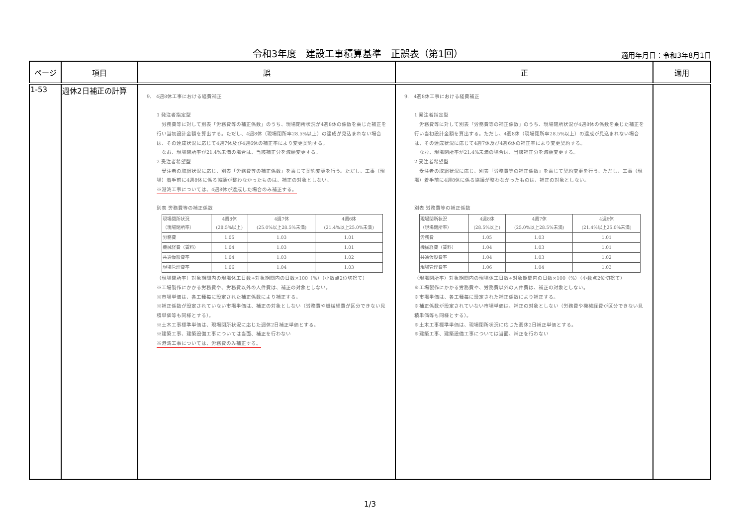令和3年度　建設工事積算基準　正誤表（第1回）
適用年月日：令和3年8月1日
| ページ | 項目 | 誤 | 正 | 適用 |
| --- | --- | --- | --- | --- |
| 1-53 | 週休2日補正の計算 | 9. 4週8休工事における経費補正 1 発注者指定型 労務費等に対して別表「労務費等の補正係数」のうち、現場閉所状況が4週8休の係数を乗じた補正を行い当初設計金額を算出する。ただし、4週8休（現場閉所率28.5%以上）の達成が見込まれない場合は、その達成状況に応じて4週7休及び4週6休の補正率により変更契約する。 なお、現場閉所率が21.4%未満の場合は、当該補正分を減額変更する。 2 受注者希望型 受注者の取組状況に応じ、別表「労務費等の補正係数」を乗じて契約変更を行う。ただし、工事（現場）着手前に4週8休に係る協議が整わなかったものは、補正の対象としない。 ※港湾工事については、4週8休が達成した場合のみ補正する。 別表 労務費等の補正係数 / 現場閉所状況 （現場閉所率） / 4週8休 (28.5%以上) / 4週7休 (25.0%以上28.5%未満) / 4週6休 (21.4%以上25.0%未満) / / 労務費 / 1.05 / 1.03 / 1.01 / / 機械経費（賃料） / 1.04 / 1.03 / 1.01 / / 共通仮設費率 / 1.04 / 1.03 / 1.02 / / 現場管理費率 / 1.06 / 1.04 / 1.03 / （現場閉所率）対象期間内の現場休工日数÷対象期間内の日数×100（%）（小数点2位切捨て） ※工場製作にかかる労務費や、労務費以外の人件費は、補正の対象としない。 ※市場単価は、各工種毎に設定された補正係数により補正する。 ※補正係数が設定されていない市場単価は、補正の対象としない（労務費や機械経費が区分できない見積単価等も同様とする）。 ※土木工事標準単価は、現場閉所状況に応じた週休2日補正単価とする。 ※建築工事、建築設備工事については当面、補正を行わない ※港湾工事については、労務費のみ補正する。 | 9. 4週8休工事における経費補正 1 発注者指定型 労務費等に対して別表「労務費等の補正係数」のうち、現場閉所状況が4週8休の係数を乗じた補正を行い当初設計金額を算出する。ただし、4週8休（現場閉所率28.5%以上）の達成が見込まれない場合は、その達成状況に応じて4週7休及び4週6休の補正率により変更契約する。 なお、現場閉所率が21.4%未満の場合は、当該補正分を減額変更する。 2 受注者希望型 受注者の取組状況に応じ、別表「労務費等の補正係数」を乗じて契約変更を行う。ただし、工事（現場）着手前に4週8休に係る協議が整わなかったものは、補正の対象としない。 別表 労務費等の補正係数 / 現場閉所状況 （現場閉所率） / 4週8休 (28.5%以上) / 4週7休 (25.0%以上28.5%未満) / 4週6休 (21.4%以上25.0%未満) / / 労務費 / 1.05 / 1.03 / 1.01 / / 機械経費（賃料） / 1.04 / 1.03 / 1.01 / / 共通仮設費率 / 1.04 / 1.03 / 1.02 / / 現場管理費率 / 1.06 / 1.04 / 1.03 / （現場閉所率）対象期間内の現場休工日数÷対象期間内の日数×100（%）（小数点2位切捨て） ※工場製作にかかる労務費や、労務費以外の人件費は、補正の対象としない。 ※市場単価は、各工種毎に設定された補正係数により補正する。 ※補正係数が設定されていない市場単価は、補正の対象としない（労務費や機械経費が区分できない見積単価等も同様とする）。 ※土木工事標準単価は、現場閉所状況に応じた週休2日補正単価とする。 ※建築工事、建築設備工事については当面、補正を行わない | |
1/3